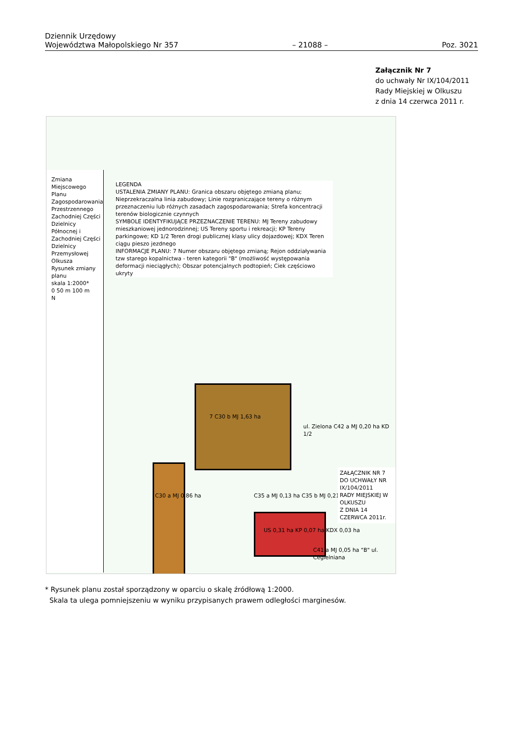Dziennik Urzędowy
Województwa Małopolskiego Nr 357
– 21088 –
Poz. 3021
Załącznik Nr 7
do uchwały Nr IX/104/2011
Rady Miejskiej w Olkuszu
z dnia 14 czerwca 2011 r.
Zmiana Miejscowego Planu Zagospodarowania Przestrzennego Zachodniej Części Dzielnicy Północnej i Zachodniej Części Dzielnicy Przemysłowej Olkusza
Rysunek zmiany planu
skala 1:2000*
0 50 m 100 m
N
LEGENDA
USTALENIA ZMIANY PLANU: Granica obszaru objętego zmianą planu; Nieprzekraczalna linia zabudowy; Linie rozgraniczające tereny o różnym przeznaczeniu lub różnych zasadach zagospodarowania; Strefa koncentracji terenów biologicznie czynnych
SYMBOLE IDENTYFIKUJĄCE PRZEZNACZENIE TERENU: MJ Tereny zabudowy mieszkaniowej jednorodzinnej; US Tereny sportu i rekreacji; KP Tereny parkingowe; KD 1/2 Teren drogi publicznej klasy ulicy dojazdowej; KDX Teren ciągu pieszo jezdnego
INFORMACJE PLANU: 7 Numer obszaru objętego zmianą; Rejon oddziaływania tzw starego kopalnictwa - teren kategorii "B" (możliwość występowania deformacji nieciągłych); Obszar potencjalnych podtopień; Ciek częściowo ukryty
C30 a MJ 0,86 ha
7 C30 b MJ 1,63 ha
C35 a MJ 0,13 ha C35 b MJ 0,21 ha
US 0,31 ha KP 0,07 ha KDX 0,03 ha
ul. Zielona C42 a MJ 0,20 ha KD 1/2
C41 a MJ 0,05 ha "B" ul. Cegielniana
ZAŁĄCZNIK NR 7
DO UCHWAŁY NR IX/104/2011
RADY MIEJSKIEJ W OLKUSZU
Z DNIA 14 CZERWCA 2011r.
* Rysunek planu został sporządzony w oparciu o skalę źródłową 1:2000.
Skala ta ulega pomniejszeniu w wyniku przypisanych prawem odległości marginesów.